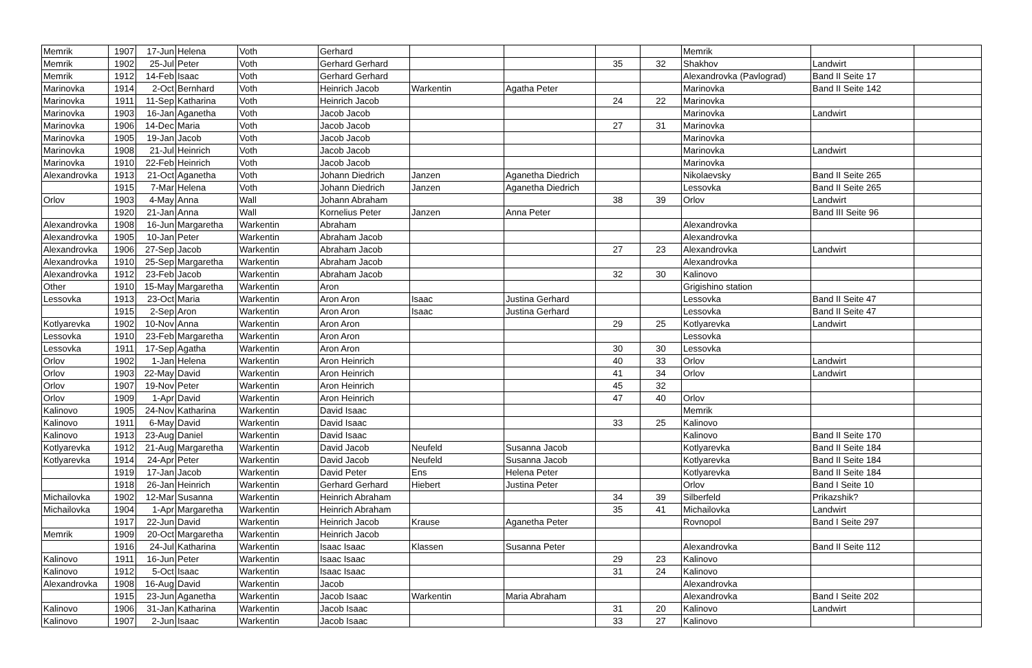| Memrik | 1907 | 17-Jun | Helena | Voth | Gerhard | | | | | Memrik | | |
| Memrik | 1902 | 25-Jul | Peter | Voth | Gerhard Gerhard | | | 35 | 32 | Shakhov | Landwirt | |
| Memrik | 1912 | 14-Feb | Isaac | Voth | Gerhard Gerhard | | | | | Alexandrovka (Pavlograd) | Band II Seite 17 | |
| Marinovka | 1914 | 2-Oct | Bernhard | Voth | Heinrich Jacob | Warkentin | Agatha Peter | | | Marinovka | Band II Seite 142 | |
| Marinovka | 1911 | 11-Sep | Katharina | Voth | Heinrich Jacob | | | 24 | 22 | Marinovka | | |
| Marinovka | 1903 | 16-Jan | Aganetha | Voth | Jacob Jacob | | | | | Marinovka | Landwirt | |
| Marinovka | 1906 | 14-Dec | Maria | Voth | Jacob Jacob | | | 27 | 31 | Marinovka | | |
| Marinovka | 1905 | 19-Jan | Jacob | Voth | Jacob Jacob | | | | | Marinovka | | |
| Marinovka | 1908 | 21-Jul | Heinrich | Voth | Jacob Jacob | | | | | Marinovka | Landwirt | |
| Marinovka | 1910 | 22-Feb | Heinrich | Voth | Jacob Jacob | | | | | Marinovka | | |
| Alexandrovka | 1913 | 21-Oct | Aganetha | Voth | Johann Diedrich | Janzen | Aganetha Diedrich | | | Nikolaevsky | Band II Seite 265 | |
| | 1915 | 7-Mar | Helena | Voth | Johann Diedrich | Janzen | Aganetha Diedrich | | | Lessovka | Band II Seite 265 | |
| Orlov | 1903 | 4-May | Anna | Wall | Johann Abraham | | | 38 | 39 | Orlov | Landwirt | |
| | 1920 | 21-Jan | Anna | Wall | Kornelius Peter | Janzen | Anna Peter | | | | Band III Seite 96 | |
| Alexandrovka | 1908 | 16-Jun | Margaretha | Warkentin | Abraham | | | | | Alexandrovka | | |
| Alexandrovka | 1905 | 10-Jan | Peter | Warkentin | Abraham Jacob | | | | | Alexandrovka | | |
| Alexandrovka | 1906 | 27-Sep | Jacob | Warkentin | Abraham Jacob | | | 27 | 23 | Alexandrovka | Landwirt | |
| Alexandrovka | 1910 | 25-Sep | Margaretha | Warkentin | Abraham Jacob | | | | | Alexandrovka | | |
| Alexandrovka | 1912 | 23-Feb | Jacob | Warkentin | Abraham Jacob | | | 32 | 30 | Kalinovo | | |
| Other | 1910 | 15-May | Margaretha | Warkentin | Aron | | | | | Grigishino station | | |
| Lessovka | 1913 | 23-Oct | Maria | Warkentin | Aron Aron | Isaac | Justina Gerhard | | | Lessovka | Band II Seite 47 | |
| | 1915 | 2-Sep | Aron | Warkentin | Aron Aron | Isaac | Justina Gerhard | | | Lessovka | Band II Seite 47 | |
| Kotlyarevka | 1902 | 10-Nov | Anna | Warkentin | Aron Aron | | | 29 | 25 | Kotlyarevka | Landwirt | |
| Lessovka | 1910 | 23-Feb | Margaretha | Warkentin | Aron Aron | | | | | Lessovka | | |
| Lessovka | 1911 | 17-Sep | Agatha | Warkentin | Aron Aron | | | 30 | 30 | Lessovka | | |
| Orlov | 1902 | 1-Jan | Helena | Warkentin | Aron Heinrich | | | 40 | 33 | Orlov | Landwirt | |
| Orlov | 1903 | 22-May | David | Warkentin | Aron Heinrich | | | 41 | 34 | Orlov | Landwirt | |
| Orlov | 1907 | 19-Nov | Peter | Warkentin | Aron Heinrich | | | 45 | 32 | | | |
| Orlov | 1909 | 1-Apr | David | Warkentin | Aron Heinrich | | | 47 | 40 | Orlov | | |
| Kalinovo | 1905 | 24-Nov | Katharina | Warkentin | David Isaac | | | | | Memrik | | |
| Kalinovo | 1911 | 6-May | David | Warkentin | David Isaac | | | 33 | 25 | Kalinovo | | |
| Kalinovo | 1913 | 23-Aug | Daniel | Warkentin | David Isaac | | | | | Kalinovo | Band II Seite 170 | |
| Kotlyarevka | 1912 | 21-Aug | Margaretha | Warkentin | David Jacob | Neufeld | Susanna Jacob | | | Kotlyarevka | Band II Seite 184 | |
| Kotlyarevka | 1914 | 24-Apr | Peter | Warkentin | David Jacob | Neufeld | Susanna Jacob | | | Kotlyarevka | Band II Seite 184 | |
| | 1919 | 17-Jan | Jacob | Warkentin | David Peter | Ens | Helena Peter | | | Kotlyarevka | Band II Seite 184 | |
| | 1918 | 26-Jan | Heinrich | Warkentin | Gerhard Gerhard | Hiebert | Justina Peter | | | Orlov | Band I Seite 10 | |
| Michailovka | 1902 | 12-Mar | Susanna | Warkentin | Heinrich Abraham | | | 34 | 39 | Silberfeld | Prikazshik? | |
| Michailovka | 1904 | 1-Apr | Margaretha | Warkentin | Heinrich Abraham | | | 35 | 41 | Michailovka | Landwirt | |
| | 1917 | 22-Jun | David | Warkentin | Heinrich Jacob | Krause | Aganetha Peter | | | Rovnopol | Band I Seite 297 | |
| Memrik | 1909 | 20-Oct | Margaretha | Warkentin | Heinrich Jacob | | | | | | | |
| | 1916 | 24-Jul | Katharina | Warkentin | Isaac Isaac | Klassen | Susanna Peter | | | Alexandrovka | Band II Seite 112 | |
| Kalinovo | 1911 | 16-Jun | Peter | Warkentin | Isaac Isaac | | | 29 | 23 | Kalinovo | | |
| Kalinovo | 1912 | 5-Oct | Isaac | Warkentin | Isaac Isaac | | | 31 | 24 | Kalinovo | | |
| Alexandrovka | 1908 | 16-Aug | David | Warkentin | Jacob | | | | | Alexandrovka | | |
| | 1915 | 23-Jun | Aganetha | Warkentin | Jacob Isaac | Warkentin | Maria Abraham | | | Alexandrovka | Band I Seite 202 | |
| Kalinovo | 1906 | 31-Jan | Katharina | Warkentin | Jacob Isaac | | | 31 | 20 | Kalinovo | Landwirt | |
| Kalinovo | 1907 | 2-Jun | Isaac | Warkentin | Jacob Isaac | | | 33 | 27 | Kalinovo | | |